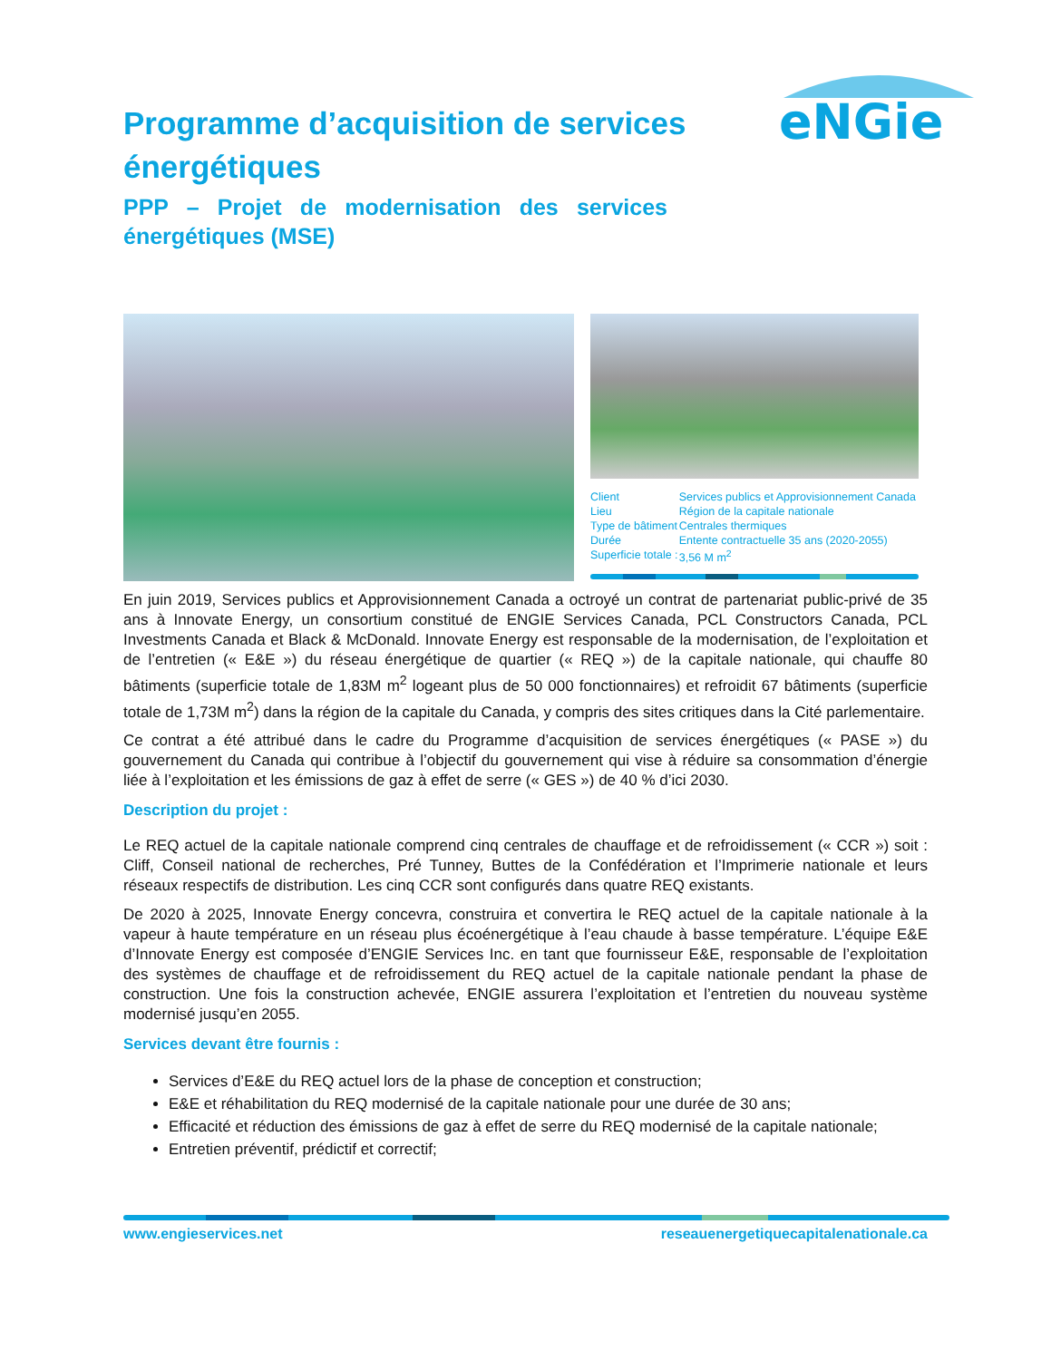eNGie
Programme d’acquisition de services énergétiques
PPP – Projet de modernisation des services énergétiques (MSE)
| Client | Services publics et Approvisionnement Canada |
| Lieu | Région de la capitale nationale |
| Type de bâtiment | Centrales thermiques |
| Durée | Entente contractuelle 35 ans (2020-2055) |
| Superficie totale : | 3,56 M m<sup>2</sup> |
En juin 2019, Services publics et Approvisionnement Canada a octroyé un contrat de partenariat public-privé de 35 ans à Innovate Energy, un consortium constitué de ENGIE Services Canada, PCL Constructors Canada, PCL Investments Canada et Black & McDonald. Innovate Energy est responsable de la modernisation, de l’exploitation et de l’entretien (« E&E ») du réseau énergétique de quartier (« REQ ») de la capitale nationale, qui chauffe 80 bâtiments (superficie totale de 1,83M m<sup>2</sup> logeant plus de 50 000 fonctionnaires) et refroidit 67 bâtiments (superficie totale de 1,73M m<sup>2</sup>) dans la région de la capitale du Canada, y compris des sites critiques dans la Cité parlementaire.
Ce contrat a été attribué dans le cadre du Programme d’acquisition de services énergétiques (« PASE ») du gouvernement du Canada qui contribue à l’objectif du gouvernement qui vise à réduire sa consommation d’énergie liée à l’exploitation et les émissions de gaz à effet de serre (« GES ») de 40 % d’ici 2030.
Description du projet :
Le REQ actuel de la capitale nationale comprend cinq centrales de chauffage et de refroidissement (« CCR ») soit : Cliff, Conseil national de recherches, Pré Tunney, Buttes de la Confédération et l’Imprimerie nationale et leurs réseaux respectifs de distribution. Les cinq CCR sont configurés dans quatre REQ existants.
De 2020 à 2025, Innovate Energy concevra, construira et convertira le REQ actuel de la capitale nationale à la vapeur à haute température en un réseau plus écoénergétique à l’eau chaude à basse température. L’équipe E&E d’Innovate Energy est composée d’ENGIE Services Inc. en tant que fournisseur E&E, responsable de l’exploitation des systèmes de chauffage et de refroidissement du REQ actuel de la capitale nationale pendant la phase de construction. Une fois la construction achevée, ENGIE assurera l’exploitation et l’entretien du nouveau système modernisé jusqu’en 2055.
Services devant être fournis :
Services d’E&E du REQ actuel lors de la phase de conception et construction;
E&E et réhabilitation du REQ modernisé de la capitale nationale pour une durée de 30 ans;
Efficacité et réduction des émissions de gaz à effet de serre du REQ modernisé de la capitale nationale;
Entretien préventif, prédictif et correctif;
www.engieservices.net reseauenergetiquecapitalenationale.ca